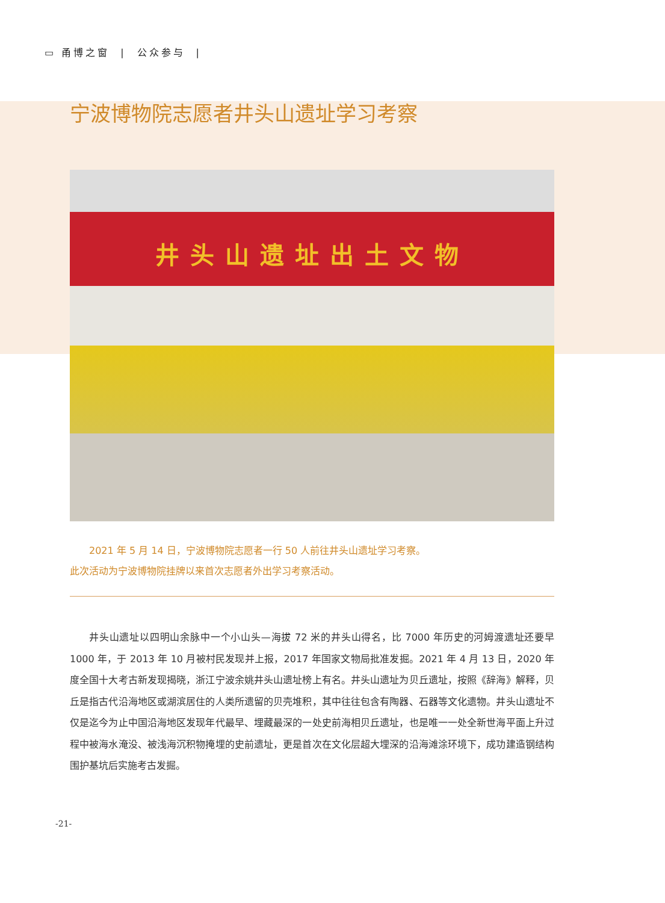▭ 甬博之窗 | 公众参与 |
宁波博物院志愿者井头山遗址学习考察
井头山遗址出土文物
2021 年 5 月 14 日，宁波博物院志愿者一行 50 人前往井头山遗址学习考察。
此次活动为宁波博物院挂牌以来首次志愿者外出学习考察活动。
井头山遗址以四明山余脉中一个小山头—海拔 72 米的井头山得名，比 7000 年历史的河姆渡遗址还要早 1000 年，于 2013 年 10 月被村民发现并上报，2017 年国家文物局批准发掘。2021 年 4 月 13 日，2020 年度全国十大考古新发现揭晓，浙江宁波余姚井头山遗址榜上有名。井头山遗址为贝丘遗址，按照《辞海》解释，贝丘是指古代沿海地区或湖滨居住的人类所遗留的贝壳堆积，其中往往包含有陶器、石器等文化遗物。井头山遗址不仅是迄今为止中国沿海地区发现年代最早、埋藏最深的一处史前海相贝丘遗址，也是唯一一处全新世海平面上升过程中被海水淹没、被浅海沉积物掩埋的史前遗址，更是首次在文化层超大埋深的沿海滩涂环境下，成功建造钢结构围护基坑后实施考古发掘。
-21-